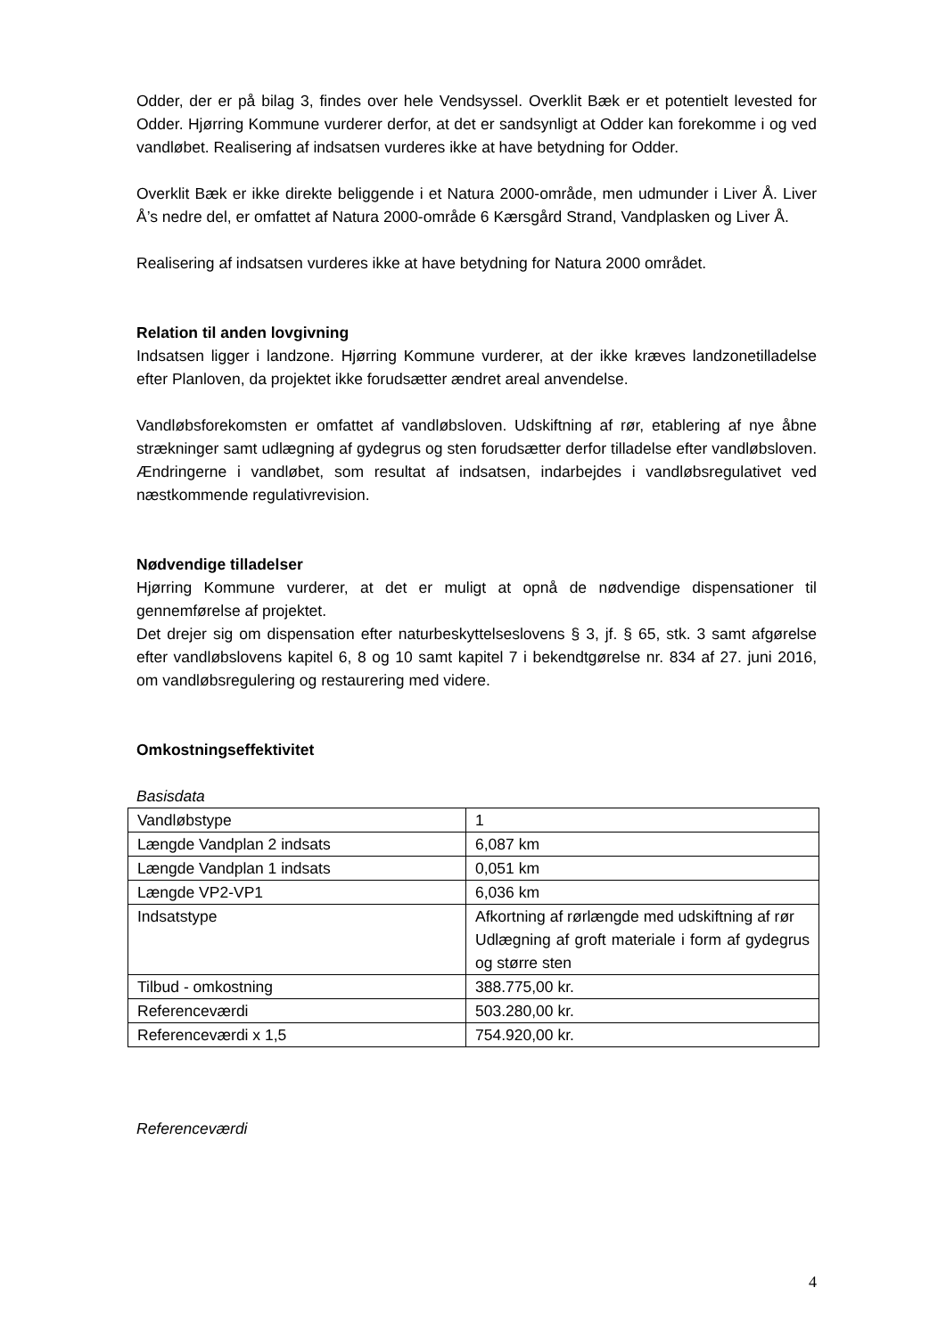Odder, der er på bilag 3, findes over hele Vendsyssel. Overklit Bæk er et potentielt levested for Odder. Hjørring Kommune vurderer derfor, at det er sandsynligt at Odder kan forekomme i og ved vandløbet. Realisering af indsatsen vurderes ikke at have betydning for Odder.
Overklit Bæk er ikke direkte beliggende i et Natura 2000-område, men udmunder i Liver Å. Liver Å’s nedre del, er omfattet af Natura 2000-område 6 Kærsgård Strand, Vandplasken og Liver Å.
Realisering af indsatsen vurderes ikke at have betydning for Natura 2000 området.
Relation til anden lovgivning
Indsatsen ligger i landzone. Hjørring Kommune vurderer, at der ikke kræves landzonetilladelse efter Planloven, da projektet ikke forudsætter ændret areal anvendelse.
Vandløbsforekomsten er omfattet af vandløbsloven. Udskiftning af rør, etablering af nye åbne strækninger samt udlægning af gydegrus og sten forudsætter derfor tilladelse efter vandløbsloven. Ændringerne i vandløbet, som resultat af indsatsen, indarbejdes i vandløbsregulativet ved næstkommende regulativrevision.
Nødvendige tilladelser
Hjørring Kommune vurderer, at det er muligt at opnå de nødvendige dispensationer til gennemførelse af projektet.
Det drejer sig om dispensation efter naturbeskyttelseslovens § 3, jf. § 65, stk. 3 samt afgørelse efter vandløbslovens kapitel 6, 8 og 10 samt kapitel 7 i bekendtgørelse nr. 834 af 27. juni 2016, om vandløbsregulering og restaurering med videre.
Omkostningseffektivitet
Basisdata
| Vandløbstype | 1 |
| Længde Vandplan 2 indsats | 6,087 km |
| Længde Vandplan 1 indsats | 0,051 km |
| Længde VP2-VP1 | 6,036 km |
| Indsatstype | Afkortning af rørlængde med udskiftning af rør Udlægning af groft materiale i form af gydegrus og større sten |
| Tilbud - omkostning | 388.775,00 kr. |
| Referenceværdi | 503.280,00 kr. |
| Referenceværdi x 1,5 | 754.920,00 kr. |
Referenceværdi
4